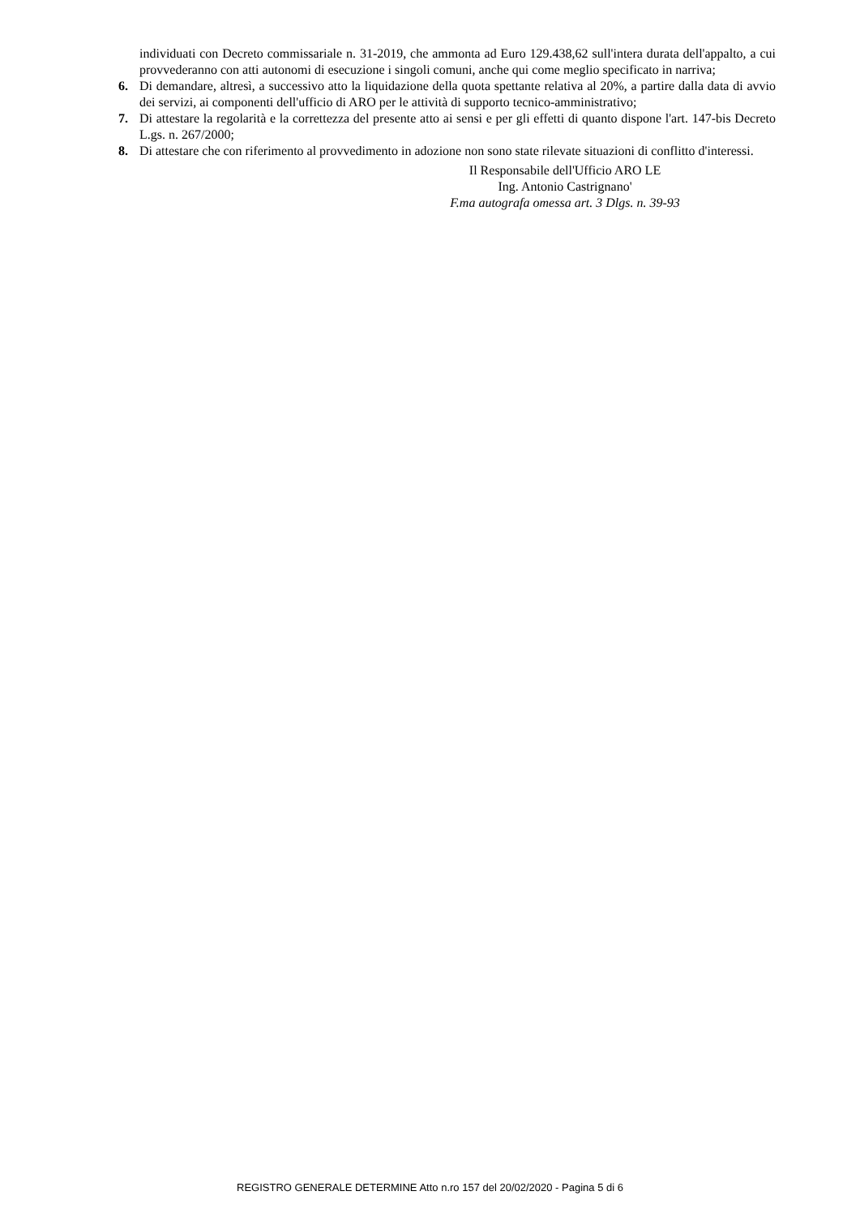individuati con Decreto commissariale n. 31-2019, che ammonta ad Euro 129.438,62 sull'intera durata dell'appalto, a cui provvederanno con atti autonomi di esecuzione i singoli comuni, anche qui come meglio specificato in narriva;
6. Di demandare, altresì, a successivo atto la liquidazione della quota spettante relativa al 20%, a partire dalla data di avvio dei servizi, ai componenti dell'ufficio di ARO per le attività di supporto tecnico-amministrativo;
7. Di attestare la regolarità e la correttezza del presente atto ai sensi e per gli effetti di quanto dispone l'art. 147-bis Decreto L.gs. n. 267/2000;
8. Di attestare che con riferimento al provvedimento in adozione non sono state rilevate situazioni di conflitto d'interessi.
Il Responsabile dell'Ufficio ARO LE
Ing. Antonio Castrignano'
F.ma autografa omessa art. 3 Dlgs. n. 39-93
REGISTRO GENERALE DETERMINE Atto n.ro 157 del 20/02/2020 - Pagina 5 di 6